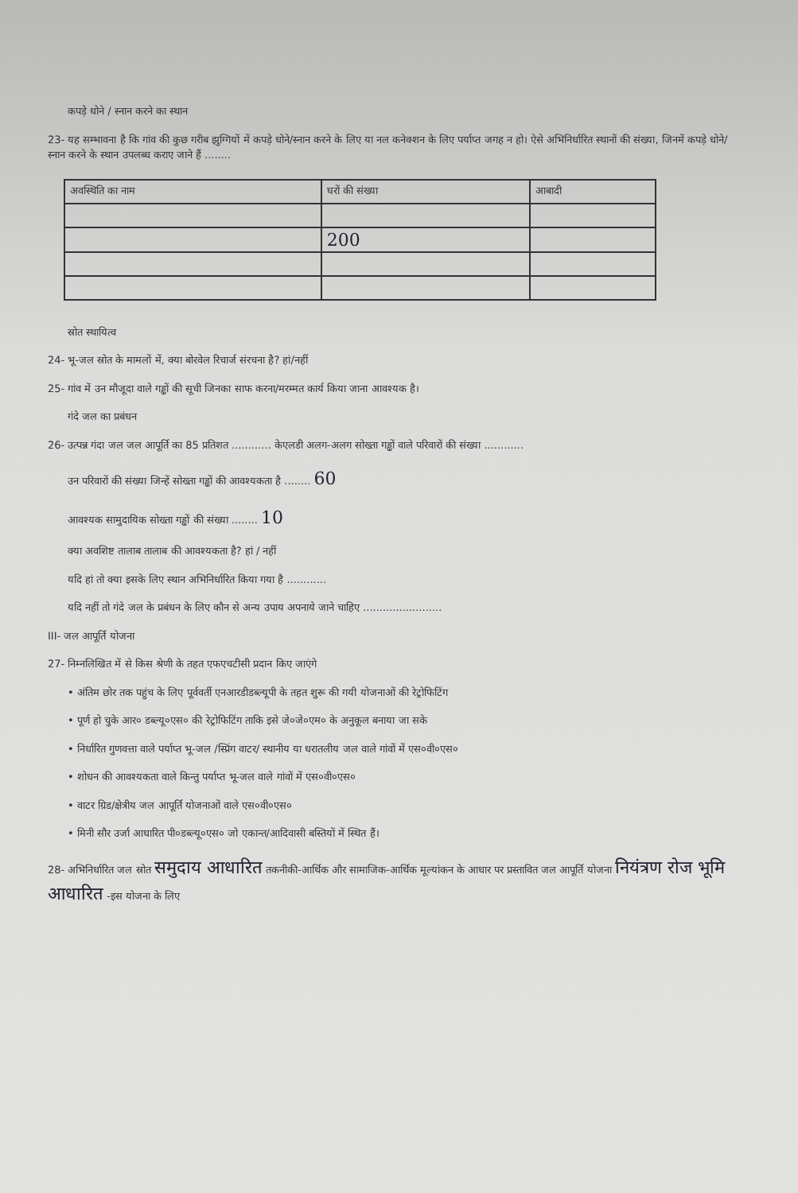कपड़े धोने / स्नान करने का स्थान
23- यह सम्भावना है कि गांव की कुछ गरीब झुग्गियों में कपड़े धोने/स्नान करने के लिए या नल कनेक्शन के लिए पर्याप्त जगह न हो। ऐसे अभिनिर्धारित स्थानों की संख्या, जिनमें कपड़े धोने/स्नान करने के स्थान उपलब्ध कराए जाने हैं ........
| अवस्थिति का नाम | घरों की संख्या | आबादी |
| --- | --- | --- |
| | 200 | |
स्रोत स्थायित्व
24- भू-जल स्रोत के मामलों में, क्या बोरवेल रिचार्ज संरचना है? हां/नहीं
25- गांव में उन मौजूदा वाले गड्ढों की सूची जिनका साफ करना/मरम्मत कार्य किया जाना आवश्यक है।
गंदे जल का प्रबंधन
26- उत्पन्न गंदा जल जल आपूर्ति का 85 प्रतिशत ............ केएलडी अलग-अलग सोख्ता गड्ढों वाले परिवारों की संख्या ............
उन परिवारों की संख्या जिन्हें सोख्ता गड्ढों की आवश्यकता है ........ 60
आवश्यक सामुदायिक सोख्ता गड्ढों की संख्या ........ 10
क्या अवशिष्ट तालाब तालाब की आवश्यकता है? हां / नहीं
यदि हां तो क्या इसके लिए स्थान अभिनिर्धारित किया गया है ............
यदि नहीं तो गंदे जल के प्रबंधन के लिए कौन से अन्य उपाय अपनाये जाने चाहिए ........................
III- जल आपूर्ति योजना
27- निम्नलिखित में से किस श्रेणी के तहत एफएचटीसी प्रदान किए जाएंगे
• अंतिम छोर तक पहुंच के लिए पूर्ववर्ती एनआरडीडब्ल्यूपी के तहत शुरू की गयी योजनाओं की रेट्रोफिटिंग
• पूर्ण हो चुके आर० डब्ल्यू०एस० की रेट्रोफिटिंग ताकि इसे जे०जे०एम० के अनुकूल बनाया जा सके
• निर्धारित गुणवत्ता वाले पर्याप्त भू-जल /स्प्रिंग वाटर/ स्थानीय या धरातलीय जल वाले गांवों में एस०वी०एस०
• शोधन की आवश्यकता वाले किन्तु पर्याप्त भू-जल वाले गांवों में एस०वी०एस०
• वाटर ग्रिड/क्षेत्रीय जल आपूर्ति योजनाओं वाले एस०वी०एस०
• मिनी सौर उर्जा आधारित पी०डब्ल्यू०एस० जो एकान्त/आदिवासी बस्तियों में स्थित हैं।
28- अभिनिर्धारित जल स्रोत समुदाय आधारित तकनीकी-आर्थिक और सामाजिक-आर्थिक मूल्यांकन के आधार पर प्रस्तावित जल आपूर्ति योजना नियंत्रण रोज भूमि आधारित -इस योजना के लिए